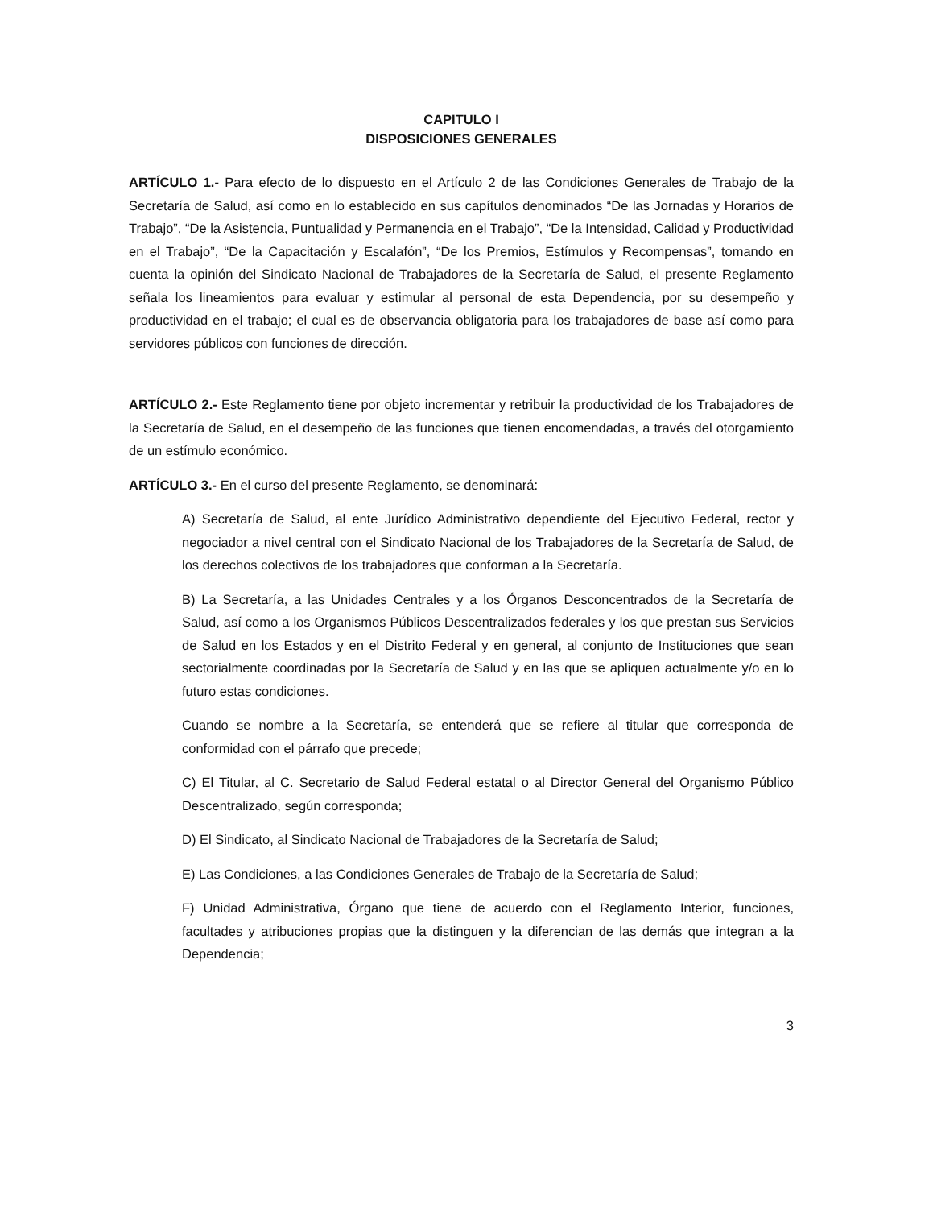CAPITULO I
DISPOSICIONES GENERALES
ARTÍCULO 1.- Para efecto de lo dispuesto en el Artículo 2 de las Condiciones Generales de Trabajo de la Secretaría de Salud, así como en lo establecido en sus capítulos denominados “De las Jornadas y Horarios de Trabajo”, “De la Asistencia, Puntualidad y Permanencia en el Trabajo”, “De la Intensidad, Calidad y Productividad en el Trabajo”, “De la Capacitación y Escalafón”, “De los Premios, Estímulos y Recompensas”, tomando en cuenta la opinión del Sindicato Nacional de Trabajadores de la Secretaría de Salud, el presente Reglamento señala los lineamientos para evaluar y estimular al personal de esta Dependencia, por su desempeño y productividad en el trabajo; el cual es de observancia obligatoria para los trabajadores de base así como para servidores públicos con funciones de dirección.
ARTÍCULO 2.- Este Reglamento tiene por objeto incrementar y retribuir la productividad de los Trabajadores de la Secretaría de Salud, en el desempeño de las funciones que tienen encomendadas, a través del otorgamiento de un estímulo económico.
ARTÍCULO 3.- En el curso del presente Reglamento, se denominará:
A) Secretaría de Salud, al ente Jurídico Administrativo dependiente del Ejecutivo Federal, rector y negociador a nivel central con el Sindicato Nacional de los Trabajadores de la Secretaría de Salud, de los derechos colectivos de los trabajadores que conforman a la Secretaría.
B) La Secretaría, a las Unidades Centrales y a los Órganos Desconcentrados de la Secretaría de Salud, así como a los Organismos Públicos Descentralizados federales y los que prestan sus Servicios de Salud en los Estados y en el Distrito Federal y en general, al conjunto de Instituciones que sean sectorialmente coordinadas por la Secretaría de Salud y en las que se apliquen actualmente y/o en lo futuro estas condiciones.
Cuando se nombre a la Secretaría, se entenderá que se refiere al titular que corresponda de conformidad con el párrafo que precede;
C) El Titular, al C. Secretario de Salud Federal estatal o al Director General del Organismo Público Descentralizado, según corresponda;
D) El Sindicato, al Sindicato Nacional de Trabajadores de la Secretaría de Salud;
E) Las Condiciones, a las Condiciones Generales de Trabajo de la Secretaría de Salud;
F) Unidad Administrativa, Órgano que tiene de acuerdo con el Reglamento Interior, funciones, facultades y atribuciones propias que la distinguen y la diferencian de las demás que integran a la Dependencia;
3